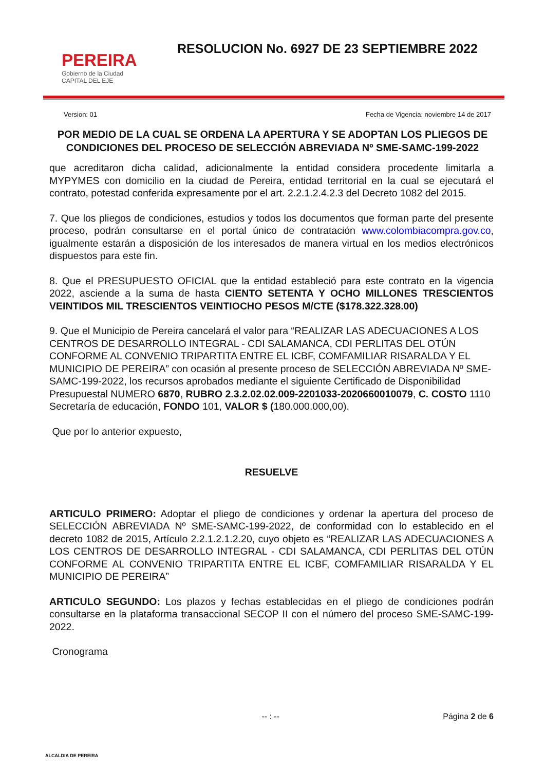PEREIRA
Gobierno de la Ciudad
CAPITAL DEL EJE
RESOLUCION No. 6927 DE 23 SEPTIEMBRE 2022
Version: 01 Fecha de Vigencia: noviembre 14 de 2017
POR MEDIO DE LA CUAL SE ORDENA LA APERTURA Y SE ADOPTAN LOS PLIEGOS DE CONDICIONES DEL PROCESO DE SELECCIÓN ABREVIADA Nº SME-SAMC-199-2022
que acreditaron dicha calidad, adicionalmente la entidad considera procedente limitarla a MYPYMES con domicilio en la ciudad de Pereira, entidad territorial en la cual se ejecutará el contrato, potestad conferida expresamente por el art. 2.2.1.2.4.2.3 del Decreto 1082 del 2015.
7. Que los pliegos de condiciones, estudios y todos los documentos que forman parte del presente proceso, podrán consultarse en el portal único de contratación www.colombiacompra.gov.co, igualmente estarán a disposición de los interesados de manera virtual en los medios electrónicos dispuestos para este fin.
8. Que el PRESUPUESTO OFICIAL que la entidad estableció para este contrato en la vigencia 2022, asciende a la suma de hasta CIENTO SETENTA Y OCHO MILLONES TRESCIENTOS VEINTIDOS MIL TRESCIENTOS VEINTIOCHO PESOS M/CTE ($178.322.328.00)
9. Que el Municipio de Pereira cancelará el valor para “REALIZAR LAS ADECUACIONES A LOS CENTROS DE DESARROLLO INTEGRAL - CDI SALAMANCA, CDI PERLITAS DEL OTÚN CONFORME AL CONVENIO TRIPARTITA ENTRE EL ICBF, COMFAMILIAR RISARALDA Y EL MUNICIPIO DE PEREIRA” con ocasión al presente proceso de SELECCIÓN ABREVIADA Nº SME-SAMC-199-2022, los recursos aprobados mediante el siguiente Certificado de Disponibilidad Presupuestal NUMERO 6870, RUBRO 2.3.2.02.02.009-2201033-2020660010079, C. COSTO 1110 Secretaría de educación, FONDO 101, VALOR $ (180.000.000,00).
Que por lo anterior expuesto,
RESUELVE
ARTICULO PRIMERO: Adoptar el pliego de condiciones y ordenar la apertura del proceso de SELECCIÓN ABREVIADA Nº SME-SAMC-199-2022, de conformidad con lo establecido en el decreto 1082 de 2015, Artículo 2.2.1.2.1.2.20, cuyo objeto es “REALIZAR LAS ADECUACIONES A LOS CENTROS DE DESARROLLO INTEGRAL - CDI SALAMANCA, CDI PERLITAS DEL OTÚN CONFORME AL CONVENIO TRIPARTITA ENTRE EL ICBF, COMFAMILIAR RISARALDA Y EL MUNICIPIO DE PEREIRA”
ARTICULO SEGUNDO: Los plazos y fechas establecidas en el pliego de condiciones podrán consultarse en la plataforma transaccional SECOP II con el número del proceso SME-SAMC-199-2022.
Cronograma
ALCALDIA DE PEREIRA -- : -- Página 2 de 6